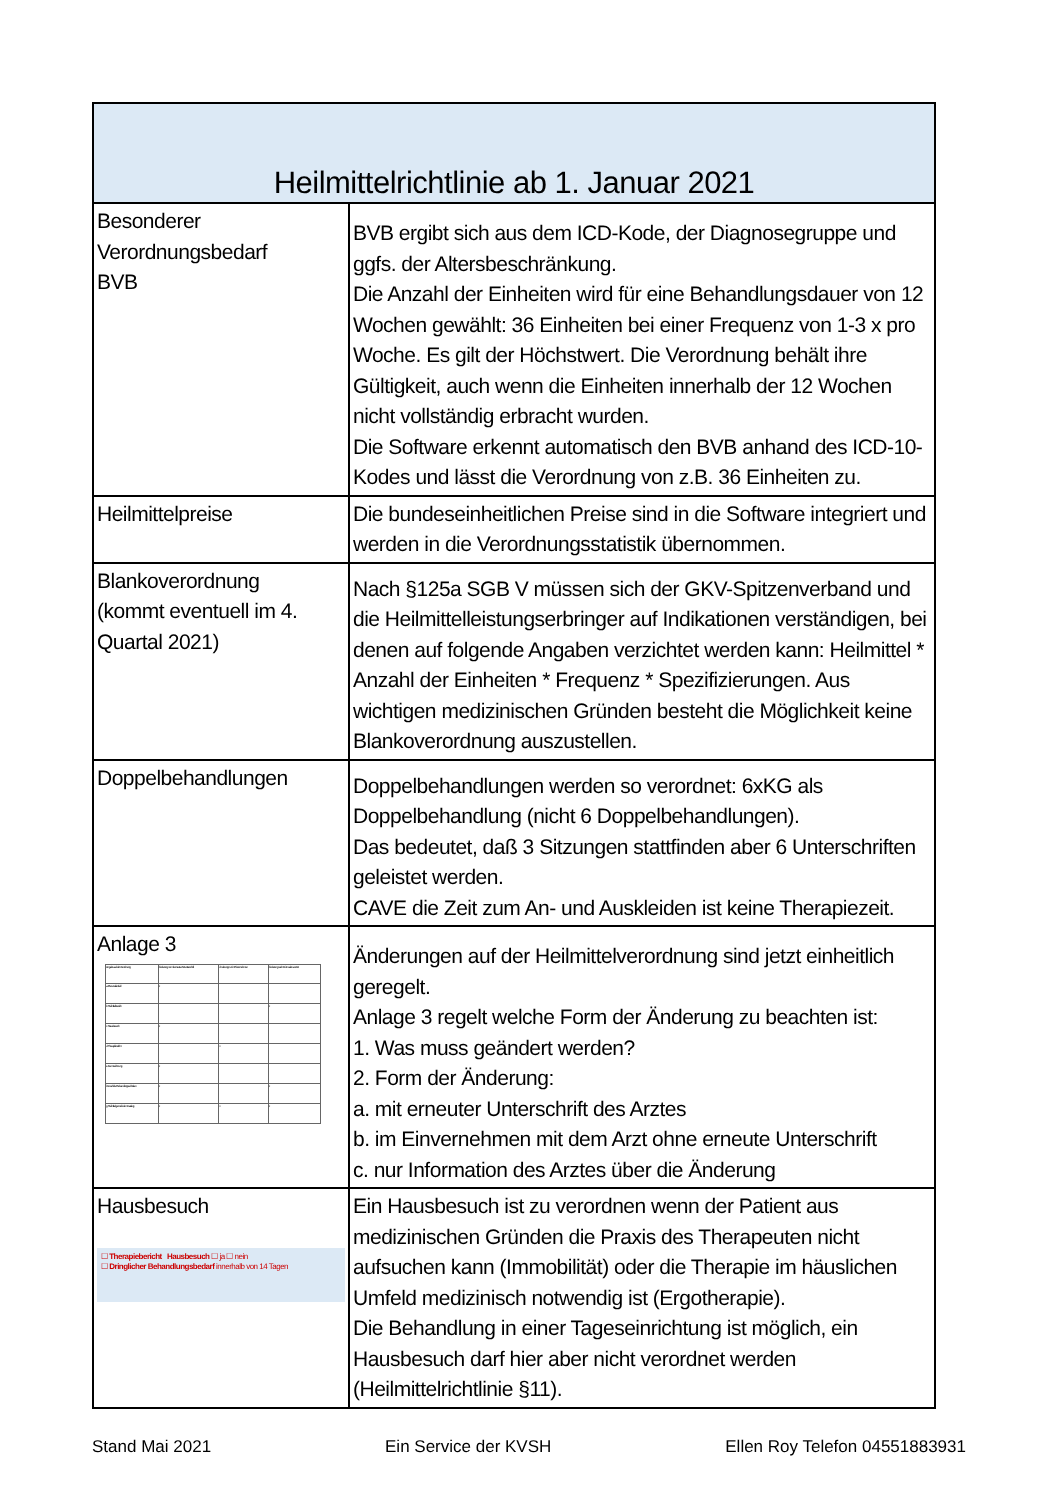| Heilmittelrichtlinie ab 1. Januar 2021 | |
| --- | --- |
| Besonderer Verordnungsbedarf BVB | BVB ergibt sich aus dem ICD-Kode, der Diagnosegruppe und ggfs. der Altersbeschränkung. Die Anzahl der Einheiten wird für eine Behandlungsdauer von 12 Wochen gewählt: 36 Einheiten bei einer Frequenz von 1-3 x pro Woche. Es gilt der Höchstwert. Die Verordnung behält ihre Gültigkeit, auch wenn die Einheiten innerhalb der 12 Wochen nicht vollständig erbracht wurden. Die Software erkennt automatisch den BVB anhand des ICD-10-Kodes und lässt die Verordnung von z.B. 36 Einheiten zu. |
| Heilmittelpreise | Die bundeseinheitlichen Preise sind in die Software integriert und werden in die Verordnungsstatistik übernommen. |
| Blankoverordnung (kommt eventuell im 4. Quartal 2021) | Nach §125a SGB V müssen sich der GKV-Spitzenverband und die Heilmittelleistungserbringer auf Indikationen verständigen, bei denen auf folgende Angaben verzichtet werden kann: Heilmittel * Anzahl der Einheiten * Frequenz * Spezifizierungen. Aus wichtigen medizinischen Gründen besteht die Möglichkeit keine Blankoverordnung auszustellen. |
| Doppelbehandlungen | Doppelbehandlungen werden so verordnet: 6xKG als Doppelbehandlung (nicht 6 Doppelbehandlungen). Das bedeutet, daß 3 Sitzungen stattfinden aber 6 Unterschriften geleistet werden. CAVE die Zeit zum An- und Auskleiden ist keine Therapiezeit. |
| Anlage 3 / Angabe auf der Verordnung / Änderung nur mit erneuter Arztunterschrift / Änderung nur im Einvernehmen / Änderung nach Information an Arzt / / a. Personalienfeld / x / / / / b. Heilmittelbereich / / / x / / c. Hausbesuch / x / / / / d. Therapiebericht / / x / / / e. Kennzeichnung / x / / / / f. Anzahl der Behandlungseinheiten / x / / x / / g. Heilmittel gemäß dem Katalog / x / x / x / | Änderungen auf der Heilmittelverordnung sind jetzt einheitlich geregelt. Anlage 3 regelt welche Form der Änderung zu beachten ist: 1. Was muss geändert werden? 2. Form der Änderung: a. mit erneuter Unterschrift des Arztes b. im Einvernehmen mit dem Arzt ohne erneute Unterschrift c. nur Information des Arztes über die Änderung |
| Hausbesuch ☐ Therapiebericht Hausbesuch ☐ ja ☐ nein ☐ Dringlicher Behandlungsbedarf innerhalb von 14 Tagen | Ein Hausbesuch ist zu verordnen wenn der Patient aus medizinischen Gründen die Praxis des Therapeuten nicht aufsuchen kann (Immobilität) oder die Therapie im häuslichen Umfeld medizinisch notwendig ist (Ergotherapie). Die Behandlung in einer Tageseinrichtung ist möglich, ein Hausbesuch darf hier aber nicht verordnet werden (Heilmittelrichtlinie §11). |
Stand Mai 2021 Ein Service der KVSH Ellen Roy Telefon 04551883931